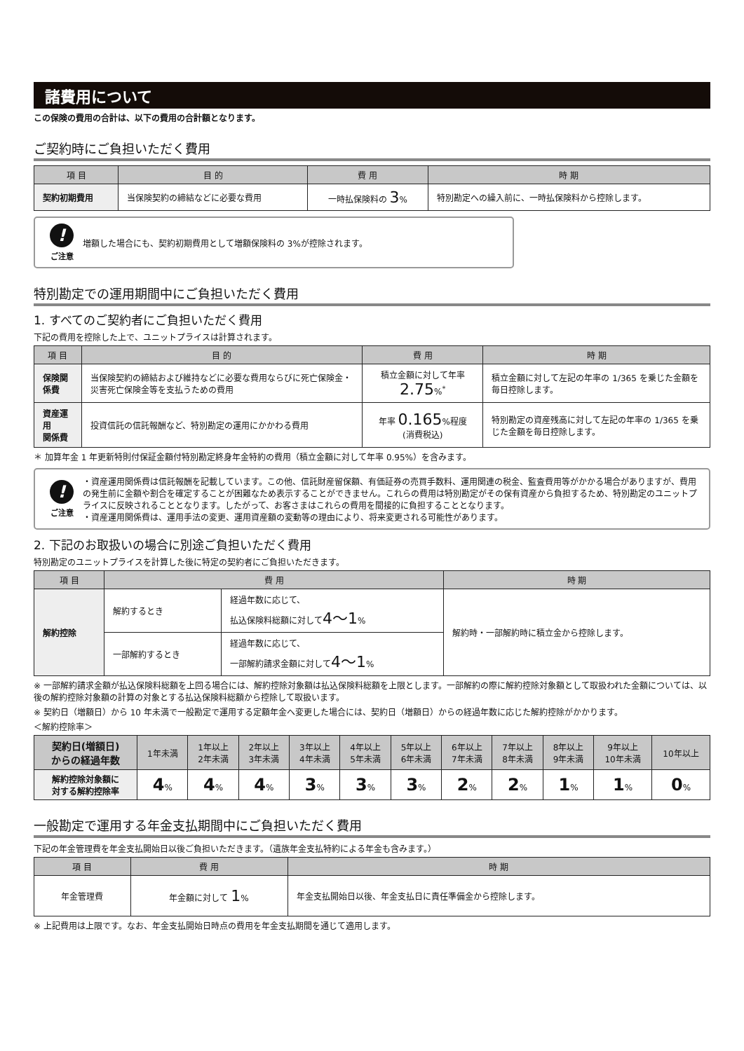諸費用について
この保険の費用の合計は、以下の費用の合計額となります。
ご契約時にご負担いただく費用
| 項 目 | 目 的 | 費 用 | 時 期 |
| --- | --- | --- | --- |
| 契約初期費用 | 当保険契約の締結などに必要な費用 | 一時払保険料の 3 % | 特別勘定への繰入前に、一時払保険料から控除します。 |
!
ご注意
増額した場合にも、契約初期費用として増額保険料の 3%が控除されます。
特別勘定での運用期間中にご負担いただく費用
1. すべてのご契約者にご負担いただく費用
下記の費用を控除した上で、ユニットプライスは計算されます。
| 項 目 | 目 的 | 費 用 | 時 期 |
| --- | --- | --- | --- |
| 保険関係費 | 当保険契約の締結および維持などに必要な費用ならびに死亡保険金・災害死亡保険金等を支払うための費用 | 積立金額に対して年率 2.75 %<sup>*</sup> | 積立金額に対して左記の年率の 1/365 を乗じた金額を毎日控除します。 |
| 資産運用 関係費 | 投資信託の信託報酬など、特別勘定の運用にかかわる費用 | 年率 0.165 %程度 (消費税込) | 特別勘定の資産残高に対して左記の年率の 1/365 を乗じた金額を毎日控除します。 |
＊ 加算年金 1 年更新特則付保証金額付特別勘定終身年金特約の費用（積立金額に対して年率 0.95%）を含みます。
!
ご注意
・資産運用関係費は信託報酬を記載しています。この他、信託財産留保額、有価証券の売買手数料、運用関連の税金、監査費用等がかかる場合がありますが、費用の発生前に金額や割合を確定することが困難なため表示することができません。これらの費用は特別勘定がその保有資産から負担するため、特別勘定のユニットプライスに反映されることとなります。したがって、お客さまはこれらの費用を間接的に負担することとなります。
・資産運用関係費は、運用手法の変更、運用資産額の変動等の理由により、将来変更される可能性があります。
2. 下記のお取扱いの場合に別途ご負担いただく費用
特別勘定のユニットプライスを計算した後に特定の契約者にご負担いただきます。
| 項 目 | 費 用 | | 時 期 |
| --- | --- | --- | --- |
| 解約控除 | 解約するとき | 経過年数に応じて、 払込保険料総額に対して 4〜1 % | 解約時・一部解約時に積立金から控除します。 |
| | 一部解約するとき | 経過年数に応じて、 一部解約請求金額に対して 4〜1 % | |
※ 一部解約請求金額が払込保険料総額を上回る場合には、解約控除対象額は払込保険料総額を上限とします。一部解約の際に解約控除対象額として取扱われた金額については、以後の解約控除対象額の計算の対象とする払込保険料総額から控除して取扱います。
※ 契約日（増額日）から 10 年未満で一般勘定で運用する定額年金へ変更した場合には、契約日（増額日）からの経過年数に応じた解約控除がかかります。
＜解約控除率＞
| 契約日(増額日) からの経過年数 | 1年未満 | 1年以上 2年未満 | 2年以上 3年未満 | 3年以上 4年未満 | 4年以上 5年未満 | 5年以上 6年未満 | 6年以上 7年未満 | 7年以上 8年未満 | 8年以上 9年未満 | 9年以上 10年未満 | 10年以上 |
| --- | --- | --- | --- | --- | --- | --- | --- | --- | --- | --- | --- |
| 解約控除対象額に 対する解約控除率 | 4 % | 4 % | 4 % | 3 % | 3 % | 3 % | 2 % | 2 % | 1 % | 1 % | 0 % |
一般勘定で運用する年金支払期間中にご負担いただく費用
下記の年金管理費を年金支払開始日以後ご負担いただきます。（遺族年金支払特約による年金も含みます。）
| 項 目 | 費 用 | 時 期 |
| --- | --- | --- |
| 年金管理費 | 年金額に対して 1 % | 年金支払開始日以後、年金支払日に責任準備金から控除します。 |
※ 上記費用は上限です。なお、年金支払開始日時点の費用を年金支払期間を通じて適用します。